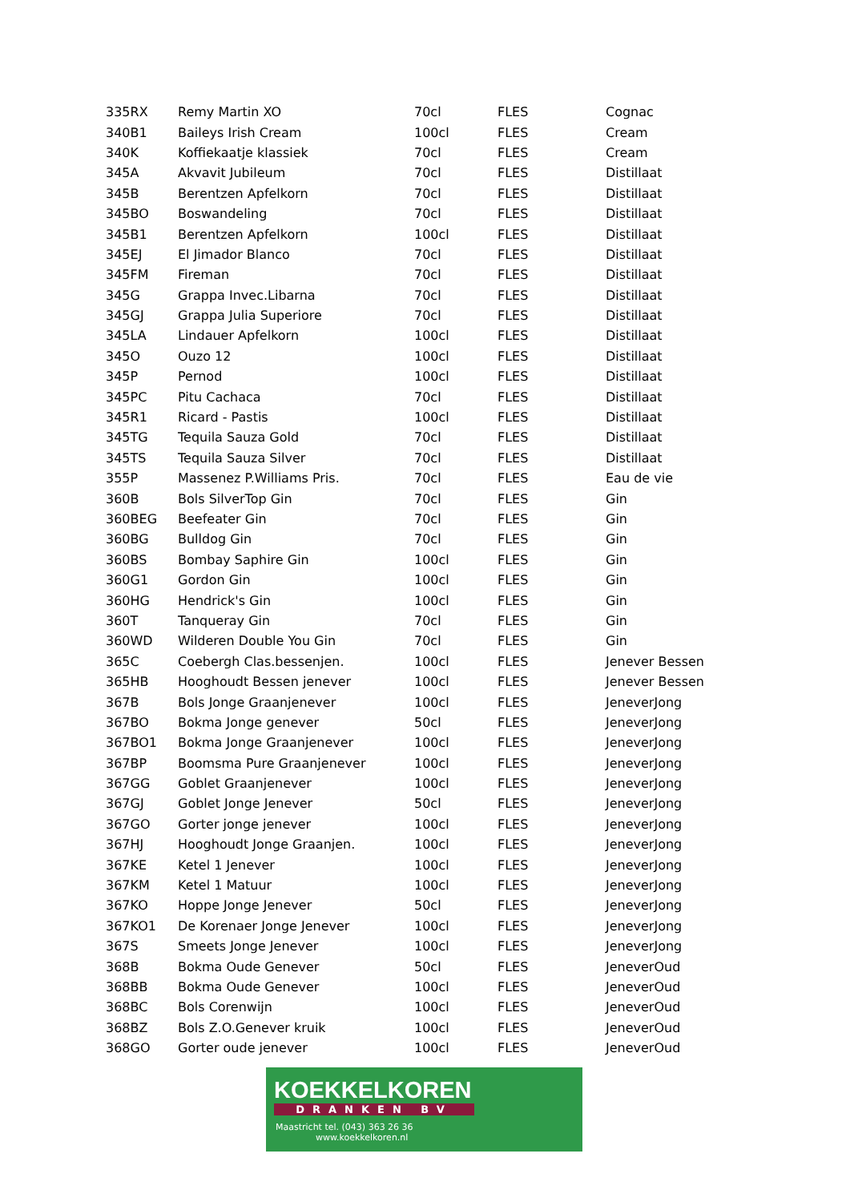| 335RX | Remy Martin XO | 70cl | FLES | Cognac |
| 340B1 | Baileys Irish Cream | 100cl | FLES | Cream |
| 340K | Koffiekaatje klassiek | 70cl | FLES | Cream |
| 345A | Akvavit Jubileum | 70cl | FLES | Distillaat |
| 345B | Berentzen Apfelkorn | 70cl | FLES | Distillaat |
| 345BO | Boswandeling | 70cl | FLES | Distillaat |
| 345B1 | Berentzen Apfelkorn | 100cl | FLES | Distillaat |
| 345EJ | El Jimador Blanco | 70cl | FLES | Distillaat |
| 345FM | Fireman | 70cl | FLES | Distillaat |
| 345G | Grappa Invec.Libarna | 70cl | FLES | Distillaat |
| 345GJ | Grappa Julia Superiore | 70cl | FLES | Distillaat |
| 345LA | Lindauer Apfelkorn | 100cl | FLES | Distillaat |
| 345O | Ouzo 12 | 100cl | FLES | Distillaat |
| 345P | Pernod | 100cl | FLES | Distillaat |
| 345PC | Pitu Cachaca | 70cl | FLES | Distillaat |
| 345R1 | Ricard - Pastis | 100cl | FLES | Distillaat |
| 345TG | Tequila Sauza Gold | 70cl | FLES | Distillaat |
| 345TS | Tequila Sauza Silver | 70cl | FLES | Distillaat |
| 355P | Massenez P.Williams Pris. | 70cl | FLES | Eau de vie |
| 360B | Bols SilverTop Gin | 70cl | FLES | Gin |
| 360BEG | Beefeater Gin | 70cl | FLES | Gin |
| 360BG | Bulldog Gin | 70cl | FLES | Gin |
| 360BS | Bombay Saphire Gin | 100cl | FLES | Gin |
| 360G1 | Gordon Gin | 100cl | FLES | Gin |
| 360HG | Hendrick's Gin | 100cl | FLES | Gin |
| 360T | Tanqueray Gin | 70cl | FLES | Gin |
| 360WD | Wilderen Double You Gin | 70cl | FLES | Gin |
| 365C | Coebergh Clas.bessenjen. | 100cl | FLES | Jenever Bessen |
| 365HB | Hooghoudt Bessen jenever | 100cl | FLES | Jenever Bessen |
| 367B | Bols Jonge Graanjenever | 100cl | FLES | JeneverJong |
| 367BO | Bokma Jonge genever | 50cl | FLES | JeneverJong |
| 367BO1 | Bokma Jonge Graanjenever | 100cl | FLES | JeneverJong |
| 367BP | Boomsma Pure Graanjenever | 100cl | FLES | JeneverJong |
| 367GG | Goblet Graanjenever | 100cl | FLES | JeneverJong |
| 367GJ | Goblet Jonge Jenever | 50cl | FLES | JeneverJong |
| 367GO | Gorter jonge jenever | 100cl | FLES | JeneverJong |
| 367HJ | Hooghoudt Jonge Graanjen. | 100cl | FLES | JeneverJong |
| 367KE | Ketel 1 Jenever | 100cl | FLES | JeneverJong |
| 367KM | Ketel 1 Matuur | 100cl | FLES | JeneverJong |
| 367KO | Hoppe Jonge Jenever | 50cl | FLES | JeneverJong |
| 367KO1 | De Korenaer Jonge Jenever | 100cl | FLES | JeneverJong |
| 367S | Smeets Jonge Jenever | 100cl | FLES | JeneverJong |
| 368B | Bokma Oude Genever | 50cl | FLES | JeneverOud |
| 368BB | Bokma Oude Genever | 100cl | FLES | JeneverOud |
| 368BC | Bols Corenwijn | 100cl | FLES | JeneverOud |
| 368BZ | Bols Z.O.Genever kruik | 100cl | FLES | JeneverOud |
| 368GO | Gorter oude jenever | 100cl | FLES | JeneverOud |
KOEKKELKOREN
DRANKEN BV
Maastricht tel. (043) 363 26 36
www.koekkelkoren.nl